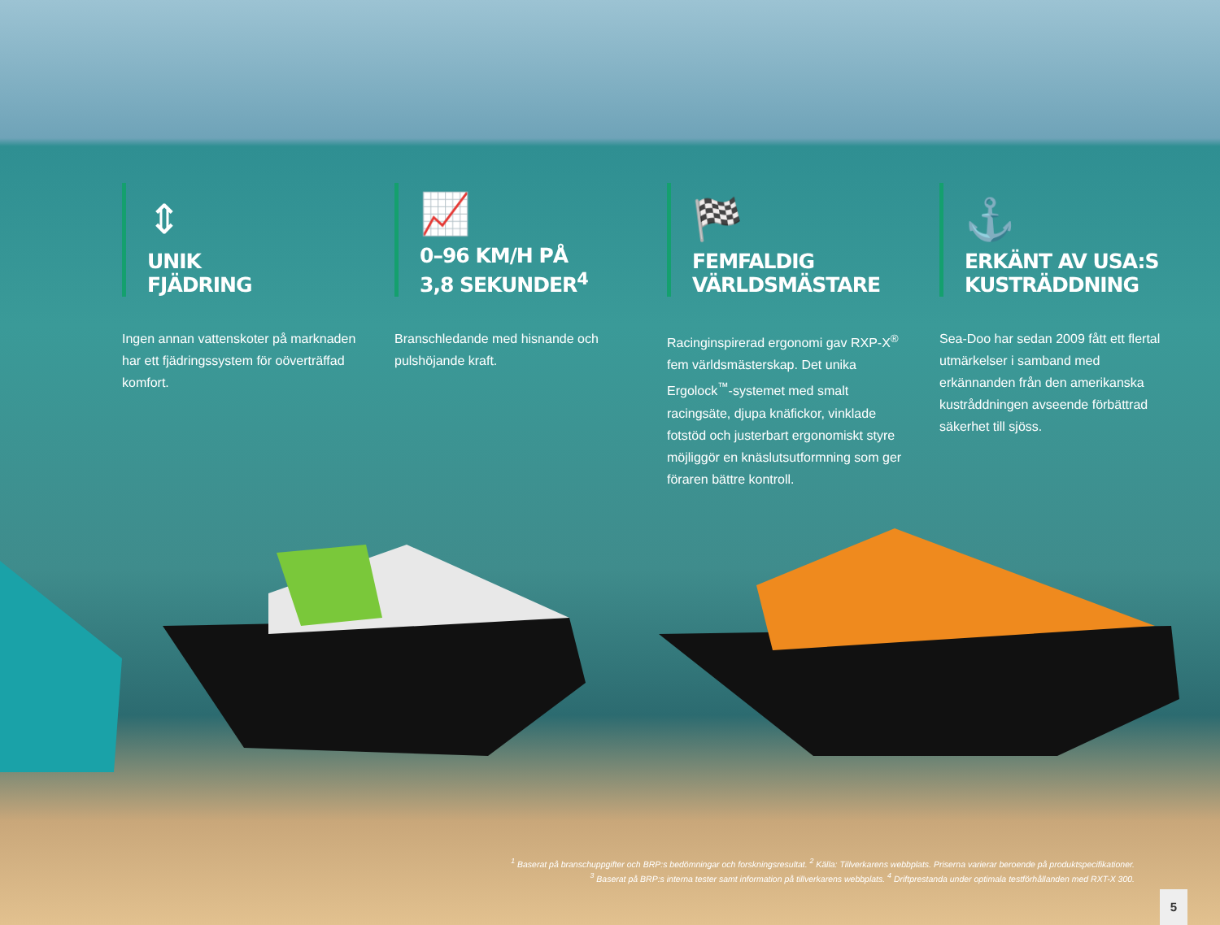⇕
UNIK
FJÄDRING
Ingen annan vattenskoter på marknaden har ett fjädringssystem för oöverträffad komfort.
📈
0–96 KM/H PÅ
3,8 SEKUNDER<sup>4</sup>
Branschledande med hisnande och pulshöjande kraft.
🏁
FEMFALDIG
VÄRLDSMÄSTARE
Racinginspirerad ergonomi gav RXP-X<sup>®</sup> fem världsmästerskap. Det unika Ergolock<sup>™</sup>-systemet med smalt racingsäte, djupa knäfickor, vinklade fotstöd och justerbart ergonomiskt styre möjliggör en knäslutsutformning som ger föraren bättre kontroll.
⚓
ERKÄNT AV USA:S
KUSTRÄDDNING
Sea-Doo har sedan 2009 fått ett flertal utmärkelser i samband med erkännanden från den amerikanska kustråddningen avseende förbättrad säkerhet till sjöss.
<sup>1</sup> Baserat på branschuppgifter och BRP:s bedömningar och forskningsresultat. <sup>2</sup> Källa: Tillverkarens webbplats. Priserna varierar beroende på produktspecifikationer.
<sup>3</sup> Baserat på BRP:s interna tester samt information på tillverkarens webbplats. <sup>4</sup> Driftprestanda under optimala testförhållanden med RXT-X 300.
5